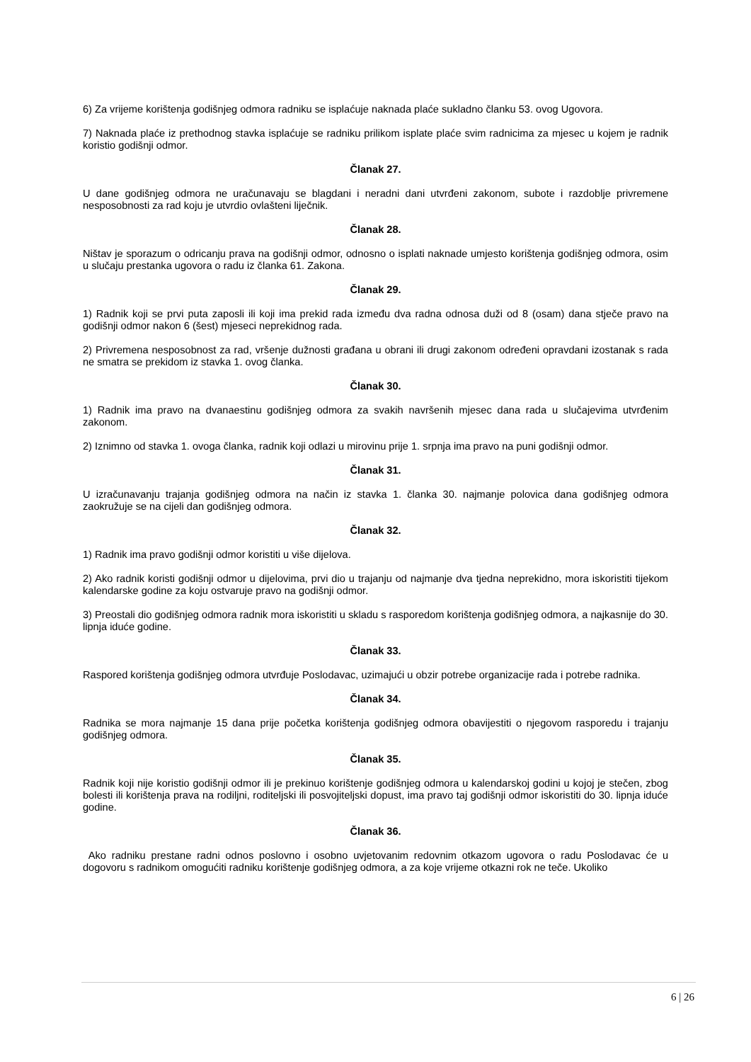6) Za vrijeme korištenja godišnjeg odmora radniku se isplaćuje naknada plaće sukladno članku 53. ovog Ugovora.
7) Naknada plaće iz prethodnog stavka isplaćuje se radniku prilikom isplate plaće svim radnicima za mjesec u kojem je radnik koristio godišnji odmor.
Članak 27.
U dane godišnjeg odmora ne uračunavaju se blagdani i neradni dani utvrđeni zakonom, subote i razdoblje privremene nesposobnosti za rad koju je utvrdio ovlašteni liječnik.
Članak 28.
Ništav je sporazum o odricanju prava na godišnji odmor, odnosno o isplati naknade umjesto korištenja godišnjeg odmora, osim u slučaju prestanka ugovora o radu iz članka 61. Zakona.
Članak 29.
1) Radnik koji se prvi puta zaposli ili koji ima prekid rada između dva radna odnosa duži od 8 (osam) dana stječe pravo na godišnji odmor nakon 6 (šest) mjeseci neprekidnog rada.
2) Privremena nesposobnost za rad, vršenje dužnosti građana u obrani ili drugi zakonom određeni opravdani izostanak s rada ne smatra se prekidom iz stavka 1. ovog članka.
Članak 30.
1) Radnik ima pravo na dvanaestinu godišnjeg odmora za svakih navršenih mjesec dana rada u slučajevima utvrđenim zakonom.
2) Iznimno od stavka 1. ovoga članka, radnik koji odlazi u mirovinu prije 1. srpnja ima pravo na puni godišnji odmor.
Članak 31.
U izračunavanju trajanja godišnjeg odmora na način iz stavka 1. članka 30. najmanje polovica dana godišnjeg odmora zaokružuje se na cijeli dan godišnjeg odmora.
Članak 32.
1) Radnik ima pravo godišnji odmor koristiti u više dijelova.
2) Ako radnik koristi godišnji odmor u dijelovima, prvi dio u trajanju od najmanje dva tjedna neprekidno, mora iskoristiti tijekom kalendarske godine za koju ostvaruje pravo na godišnji odmor.
3) Preostali dio godišnjeg odmora radnik mora iskoristiti u skladu s rasporedom korištenja godišnjeg odmora, a najkasnije do 30. lipnja iduće godine.
Članak 33.
Raspored korištenja godišnjeg odmora utvrđuje Poslodavac, uzimajući u obzir potrebe organizacije rada i potrebe radnika.
Članak 34.
Radnika se mora najmanje 15 dana prije početka korištenja godišnjeg odmora obavijestiti o njegovom rasporedu i trajanju godišnjeg odmora.
Članak 35.
Radnik koji nije koristio godišnji odmor ili je prekinuo korištenje godišnjeg odmora u kalendarskoj godini u kojoj je stečen, zbog bolesti ili korištenja prava na rodiljni, roditeljski ili posvojiteljski dopust, ima pravo taj godišnji odmor iskoristiti do 30. lipnja iduće godine.
Članak 36.
Ako radniku prestane radni odnos poslovno i osobno uvjetovanim redovnim otkazom ugovora o radu Poslodavac će u dogovoru s radnikom omogućiti radniku korištenje godišnjeg odmora, a za koje vrijeme otkazni rok ne teče. Ukoliko
6 | 26